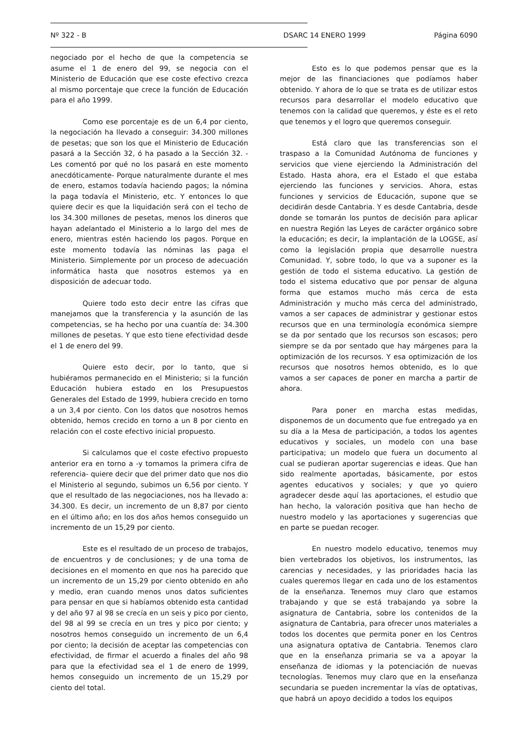Nº 322 - B DSARC 14 ENERO 1999 Página 6090
negociado por el hecho de que la competencia se asume el 1 de enero del 99, se negocia con el Ministerio de Educación que ese coste efectivo crezca al mismo porcentaje que crece la función de Educación para el año 1999.
Como ese porcentaje es de un 6,4 por ciento, la negociación ha llevado a conseguir: 34.300 millones de pesetas; que son los que el Ministerio de Educación pasará a la Sección 32, ó ha pasado a la Sección 32. -Les comentó por qué no los pasará en este momento anecdóticamente- Porque naturalmente durante el mes de enero, estamos todavía haciendo pagos; la nómina la paga todavía el Ministerio, etc. Y entonces lo que quiere decir es que la liquidación será con el techo de los 34.300 millones de pesetas, menos los dineros que hayan adelantado el Ministerio a lo largo del mes de enero, mientras estén haciendo los pagos. Porque en este momento todavía las nóminas las paga el Ministerio. Simplemente por un proceso de adecuación informática hasta que nosotros estemos ya en disposición de adecuar todo.
Quiere todo esto decir entre las cifras que manejamos que la transferencia y la asunción de las competencias, se ha hecho por una cuantía de: 34.300 millones de pesetas. Y que esto tiene efectividad desde el 1 de enero del 99.
Quiere esto decir, por lo tanto, que si hubiéramos permanecido en el Ministerio; si la función Educación hubiera estado en los Presupuestos Generales del Estado de 1999, hubiera crecido en torno a un 3,4 por ciento. Con los datos que nosotros hemos obtenido, hemos crecido en torno a un 8 por ciento en relación con el coste efectivo inicial propuesto.
Si calculamos que el coste efectivo propuesto anterior era en torno a -y tomamos la primera cifra de referencia- quiere decir que del primer dato que nos dio el Ministerio al segundo, subimos un 6,56 por ciento. Y que el resultado de las negociaciones, nos ha llevado a: 34.300. Es decir, un incremento de un 8,87 por ciento en el último año; en los dos años hemos conseguido un incremento de un 15,29 por ciento.
Este es el resultado de un proceso de trabajos, de encuentros y de conclusiones; y de una toma de decisiones en el momento en que nos ha parecido que un incremento de un 15,29 por ciento obtenido en año y medio, eran cuando menos unos datos suficientes para pensar en que si habíamos obtenido esta cantidad y del año 97 al 98 se crecía en un seis y pico por ciento, del 98 al 99 se crecía en un tres y pico por ciento; y nosotros hemos conseguido un incremento de un 6,4 por ciento; la decisión de aceptar las competencias con efectividad, de firmar el acuerdo a finales del año 98 para que la efectividad sea el 1 de enero de 1999, hemos conseguido un incremento de un 15,29 por ciento del total.
Esto es lo que podemos pensar que es la mejor de las financiaciones que podíamos haber obtenido. Y ahora de lo que se trata es de utilizar estos recursos para desarrollar el modelo educativo que tenemos con la calidad que queremos, y éste es el reto que tenemos y el logro que queremos conseguir.
Está claro que las transferencias son el traspaso a la Comunidad Autónoma de funciones y servicios que viene ejerciendo la Administración del Estado. Hasta ahora, era el Estado el que estaba ejerciendo las funciones y servicios. Ahora, estas funciones y servicios de Educación, supone que se decidirán desde Cantabria. Y es desde Cantabria, desde donde se tomarán los puntos de decisión para aplicar en nuestra Región las Leyes de carácter orgánico sobre la educación; es decir, la implantación de la LOGSE, así como la legislación propia que desarrolle nuestra Comunidad. Y, sobre todo, lo que va a suponer es la gestión de todo el sistema educativo. La gestión de todo el sistema educativo que por pensar de alguna forma que estamos mucho más cerca de esta Administración y mucho más cerca del administrado, vamos a ser capaces de administrar y gestionar estos recursos que en una terminología económica siempre se da por sentado que los recursos son escasos; pero siempre se da por sentado que hay márgenes para la optimización de los recursos. Y esa optimización de los recursos que nosotros hemos obtenido, es lo que vamos a ser capaces de poner en marcha a partir de ahora.
Para poner en marcha estas medidas, disponemos de un documento que fue entregado ya en su día a la Mesa de participación, a todos los agentes educativos y sociales, un modelo con una base participativa; un modelo que fuera un documento al cual se pudieran aportar sugerencias e ideas. Que han sido realmente aportadas, básicamente, por estos agentes educativos y sociales; y que yo quiero agradecer desde aquí las aportaciones, el estudio que han hecho, la valoración positiva que han hecho de nuestro modelo y las aportaciones y sugerencias que en parte se puedan recoger.
En nuestro modelo educativo, tenemos muy bien vertebrados los objetivos, los instrumentos, las carencias y necesidades, y las prioridades hacia las cuales queremos llegar en cada uno de los estamentos de la enseñanza. Tenemos muy claro que estamos trabajando y que se está trabajando ya sobre la asignatura de Cantabria, sobre los contenidos de la asignatura de Cantabria, para ofrecer unos materiales a todos los docentes que permita poner en los Centros una asignatura optativa de Cantabria. Tenemos claro que en la enseñanza primaria se va a apoyar la enseñanza de idiomas y la potenciación de nuevas tecnologías. Tenemos muy claro que en la enseñanza secundaria se pueden incrementar la vías de optativas, que habrá un apoyo decidido a todos los equipos